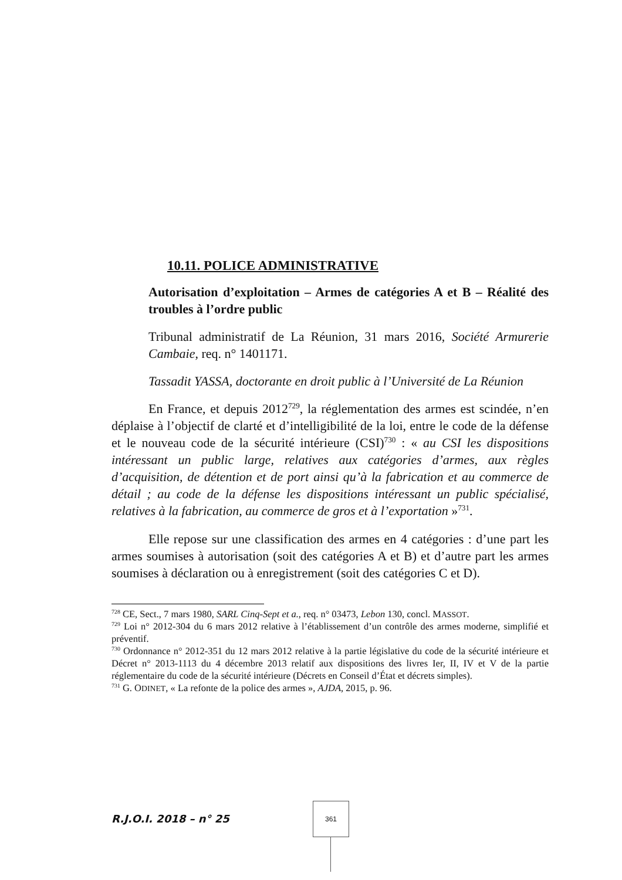10.11. POLICE ADMINISTRATIVE
Autorisation d’exploitation – Armes de catégories A et B – Réalité des troubles à l’ordre public
Tribunal administratif de La Réunion, 31 mars 2016, Société Armurerie Cambaie, req. n° 1401171.
Tassadit YASSA, doctorante en droit public à l’Université de La Réunion
En France, et depuis 2012<sup>729</sup>, la réglementation des armes est scindée, n’en déplaise à l’objectif de clarté et d’intelligibilité de la loi, entre le code de la défense et le nouveau code de la sécurité intérieure (CSI)<sup>730</sup> : « au CSI les dispositions intéressant un public large, relatives aux catégories d’armes, aux règles d’acquisition, de détention et de port ainsi qu’à la fabrication et au commerce de détail ; au code de la défense les dispositions intéressant un public spécialisé, relatives à la fabrication, au commerce de gros et à l’exportation »<sup>731</sup>.
Elle repose sur une classification des armes en 4 catégories : d’une part les armes soumises à autorisation (soit des catégories A et B) et d’autre part les armes soumises à déclaration ou à enregistrement (soit des catégories C et D).
<sup>728</sup> CE, Sect., 7 mars 1980, SARL Cinq-Sept et a., req. n° 03473, Lebon 130, concl. MASSOT.
<sup>729</sup> Loi n° 2012-304 du 6 mars 2012 relative à l’établissement d’un contrôle des armes moderne, simplifié et préventif.
<sup>730</sup> Ordonnance n° 2012-351 du 12 mars 2012 relative à la partie législative du code de la sécurité intérieure et Décret n° 2013-1113 du 4 décembre 2013 relatif aux dispositions des livres Ier, II, IV et V de la partie réglementaire du code de la sécurité intérieure (Décrets en Conseil d’État et décrets simples).
<sup>731</sup> G. ODINET, « La refonte de la police des armes », AJDA, 2015, p. 96.
R.J.O.I. 2018 – n° 25
361